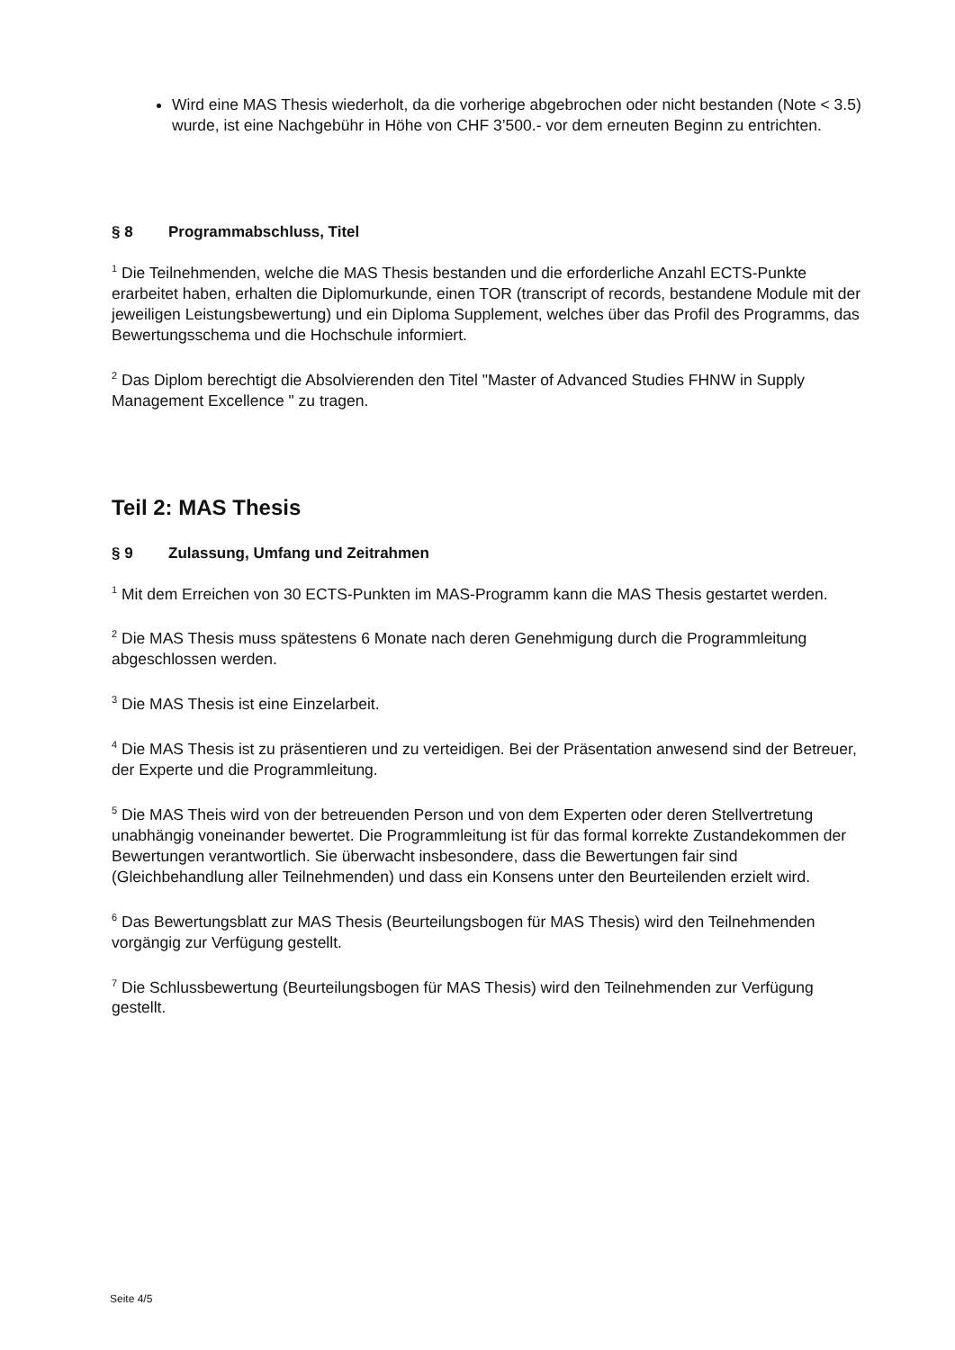Wird eine MAS Thesis wiederholt, da die vorherige abgebrochen oder nicht bestanden (Note < 3.5) wurde, ist eine Nachgebühr in Höhe von CHF 3’500.- vor dem erneuten Beginn zu entrichten.
§ 8 Programmabschluss, Titel
<sup>1</sup> Die Teilnehmenden, welche die MAS Thesis bestanden und die erforderliche Anzahl ECTS-Punkte erarbeitet haben, erhalten die Diplomurkunde, einen TOR (transcript of records, bestandene Module mit der jeweiligen Leistungsbewertung) und ein Diploma Supplement, welches über das Profil des Programms, das Bewertungsschema und die Hochschule informiert.
<sup>2</sup> Das Diplom berechtigt die Absolvierenden den Titel "Master of Advanced Studies FHNW in Supply Management Excellence " zu tragen.
Teil 2: MAS Thesis
§ 9 Zulassung, Umfang und Zeitrahmen
<sup>1</sup> Mit dem Erreichen von 30 ECTS-Punkten im MAS-Programm kann die MAS Thesis gestartet werden.
<sup>2</sup> Die MAS Thesis muss spätestens 6 Monate nach deren Genehmigung durch die Programmleitung abgeschlossen werden.
<sup>3</sup> Die MAS Thesis ist eine Einzelarbeit.
<sup>4</sup> Die MAS Thesis ist zu präsentieren und zu verteidigen. Bei der Präsentation anwesend sind der Betreuer, der Experte und die Programmleitung.
<sup>5</sup> Die MAS Theis wird von der betreuenden Person und von dem Experten oder deren Stellvertretung unabhängig voneinander bewertet. Die Programmleitung ist für das formal korrekte Zustandekommen der Bewertungen verantwortlich. Sie überwacht insbesondere, dass die Bewertungen fair sind (Gleichbehandlung aller Teilnehmenden) und dass ein Konsens unter den Beurteilenden erzielt wird.
<sup>6</sup> Das Bewertungsblatt zur MAS Thesis (Beurteilungsbogen für MAS Thesis) wird den Teilnehmenden vorgängig zur Verfügung gestellt.
<sup>7</sup> Die Schlussbewertung (Beurteilungsbogen für MAS Thesis) wird den Teilnehmenden zur Verfügung gestellt.
Seite 4/5